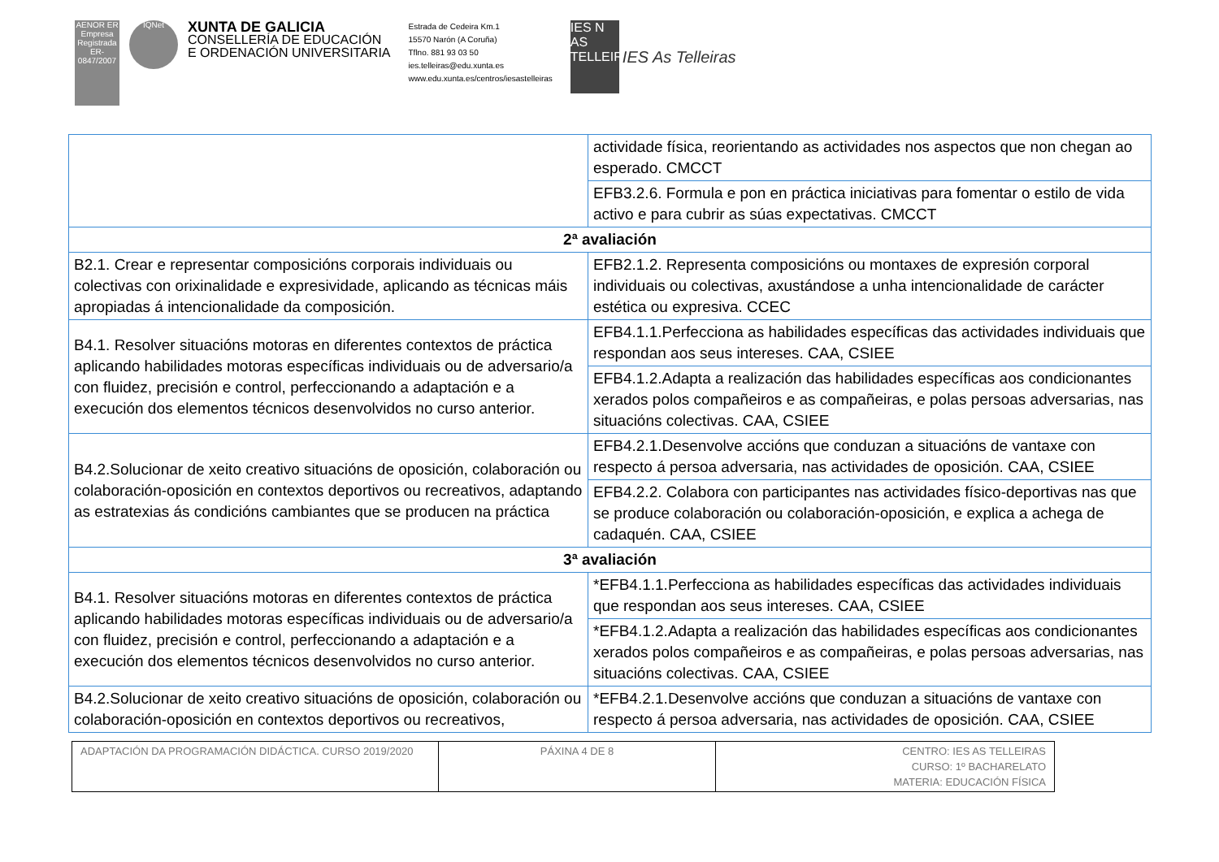AENOR ER Empresa Registrada ER-0847/2007
IQNet
XUNTA DE GALICIA
CONSELLERÍA DE EDUCACIÓN
E ORDENACIÓN UNIVERSITARIA
Estrada de Cedeira Km.1
15570 Narón (A Coruña)
Tflno. 881 93 03 50
ies.telleiras@edu.xunta.es
www.edu.xunta.es/centros/iesastelleiras
IES N AS TELLEIRAS
IES As Telleiras
| | actividade física, reorientando as actividades nos aspectos que non chegan ao esperado. CMCCT |
| | EFB3.2.6. Formula e pon en práctica iniciativas para fomentar o estilo de vida activo e para cubrir as súas expectativas. CMCCT |
| 2ª avaliación | |
| B2.1. Crear e representar composicións corporais individuais ou colectivas con orixinalidade e expresividade, aplicando as técnicas máis apropiadas á intencionalidade da composición. | EFB2.1.2. Representa composicións ou montaxes de expresión corporal individuais ou colectivas, axustándose a unha intencionalidade de carácter estética ou expresiva. CCEC |
| B4.1. Resolver situacións motoras en diferentes contextos de práctica aplicando habilidades motoras específicas individuais ou de adversario/a con fluidez, precisión e control, perfeccionando a adaptación e a execución dos elementos técnicos desenvolvidos no curso anterior. | EFB4.1.1.Perfecciona as habilidades específicas das actividades individuais que respondan aos seus intereses. CAA, CSIEE |
| | EFB4.1.2.Adapta a realización das habilidades específicas aos condicionantes xerados polos compañeiros e as compañeiras, e polas persoas adversarias, nas situacións colectivas. CAA, CSIEE |
| B4.2.Solucionar de xeito creativo situacións de oposición, colaboración ou colaboración-oposición en contextos deportivos ou recreativos, adaptando as estratexias ás condicións cambiantes que se producen na práctica | EFB4.2.1.Desenvolve accións que conduzan a situacións de vantaxe con respecto á persoa adversaria, nas actividades de oposición. CAA, CSIEE |
| | EFB4.2.2. Colabora con participantes nas actividades físico-deportivas nas que se produce colaboración ou colaboración-oposición, e explica a achega de cadaquén. CAA, CSIEE |
| 3ª avaliación | |
| B4.1. Resolver situacións motoras en diferentes contextos de práctica aplicando habilidades motoras específicas individuais ou de adversario/a con fluidez, precisión e control, perfeccionando a adaptación e a execución dos elementos técnicos desenvolvidos no curso anterior. | *EFB4.1.1.Perfecciona as habilidades específicas das actividades individuais que respondan aos seus intereses. CAA, CSIEE |
| | *EFB4.1.2.Adapta a realización das habilidades específicas aos condicionantes xerados polos compañeiros e as compañeiras, e polas persoas adversarias, nas situacións colectivas. CAA, CSIEE |
| B4.2.Solucionar de xeito creativo situacións de oposición, colaboración ou colaboración-oposición en contextos deportivos ou recreativos, | *EFB4.2.1.Desenvolve accións que conduzan a situacións de vantaxe con respecto á persoa adversaria, nas actividades de oposición. CAA, CSIEE |
| ADAPTACIÓN DA PROGRAMACIÓN DIDÁCTICA. CURSO 2019/2020 | PÁXINA 4 DE 8 | CENTRO: IES AS TELLEIRAS CURSO: 1º BACHARELATO MATERIA: EDUCACIÓN FÍSICA |